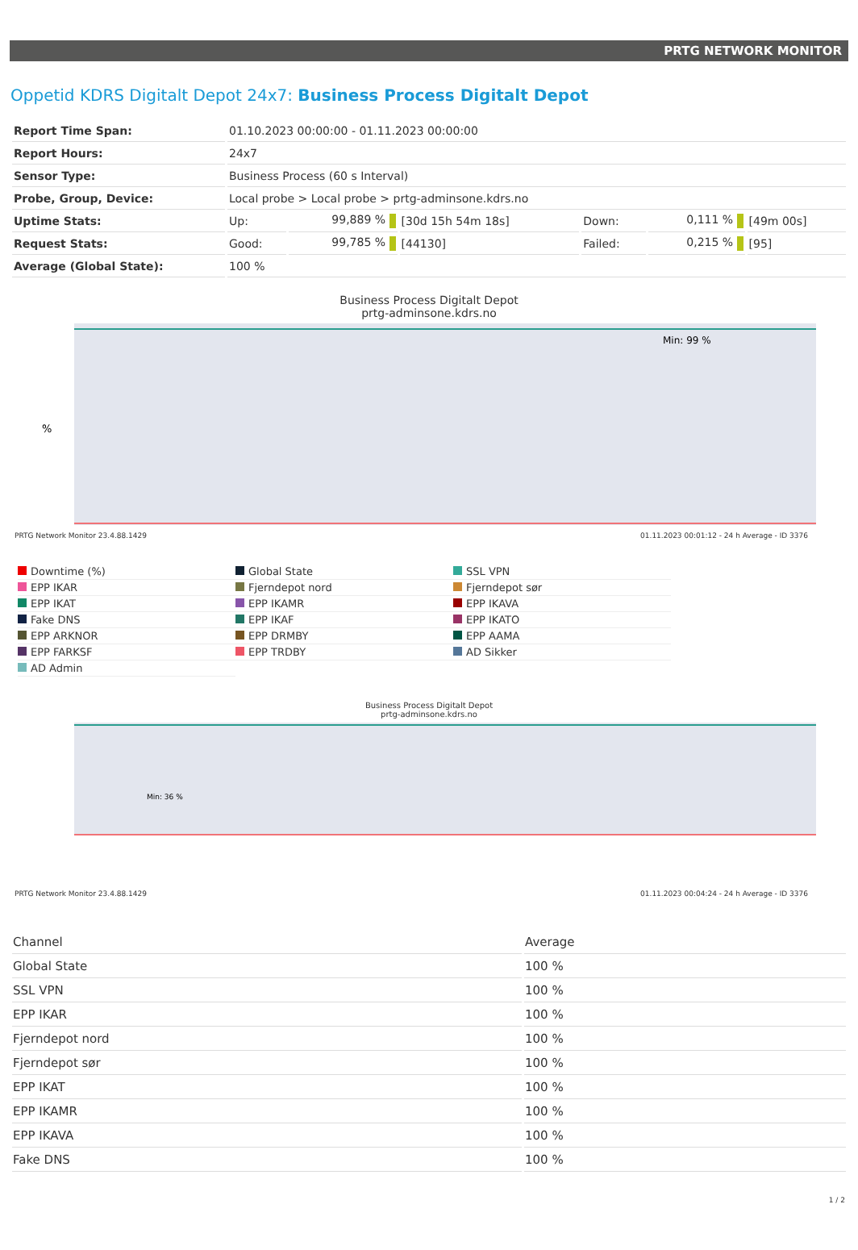PRTG NETWORK MONITOR
Oppetid KDRS Digitalt Depot 24x7: Business Process Digitalt Depot
| Report Time Span: | 01.10.2023 00:00:00 - 01.11.2023 00:00:00 | | | | | |
| Report Hours: | 24x7 | | | | | |
| Sensor Type: | Business Process (60 s Interval) | | | | | |
| Probe, Group, Device: | Local probe > Local probe > prtg-adminsone.kdrs.no | | | | | |
| Uptime Stats: | Up: | 99,889 % | [30d 15h 54m 18s] | Down: | 0,111 % | [49m 00s] |
| Request Stats: | Good: | 99,785 % | [44130] | Failed: | 0,215 % | [95] |
| Average (Global State): | 100 % | | | | | |
Business Process Digitalt Depot
prtg-adminsone.kdrs.no
%
Min: 99 %
PRTG Network Monitor 23.4.88.1429 01.11.2023 00:01:12 - 24 h Average - ID 3376
Downtime (%)
Global State
SSL VPN
EPP IKAR
Fjerndepot nord
Fjerndepot sør
EPP IKAT
EPP IKAMR
EPP IKAVA
Fake DNS
EPP IKAF
EPP IKATO
EPP ARKNOR
EPP DRMBY
EPP AAMA
EPP FARKSF
EPP TRDBY
AD Sikker
AD Admin
Business Process Digitalt Depot
prtg-adminsone.kdrs.no
Min: 36 %
PRTG Network Monitor 23.4.88.1429 01.11.2023 00:04:24 - 24 h Average - ID 3376
| Channel | Average |
| --- | --- |
| Global State | 100 % |
| SSL VPN | 100 % |
| EPP IKAR | 100 % |
| Fjerndepot nord | 100 % |
| Fjerndepot sør | 100 % |
| EPP IKAT | 100 % |
| EPP IKAMR | 100 % |
| EPP IKAVA | 100 % |
| Fake DNS | 100 % |
1 / 2